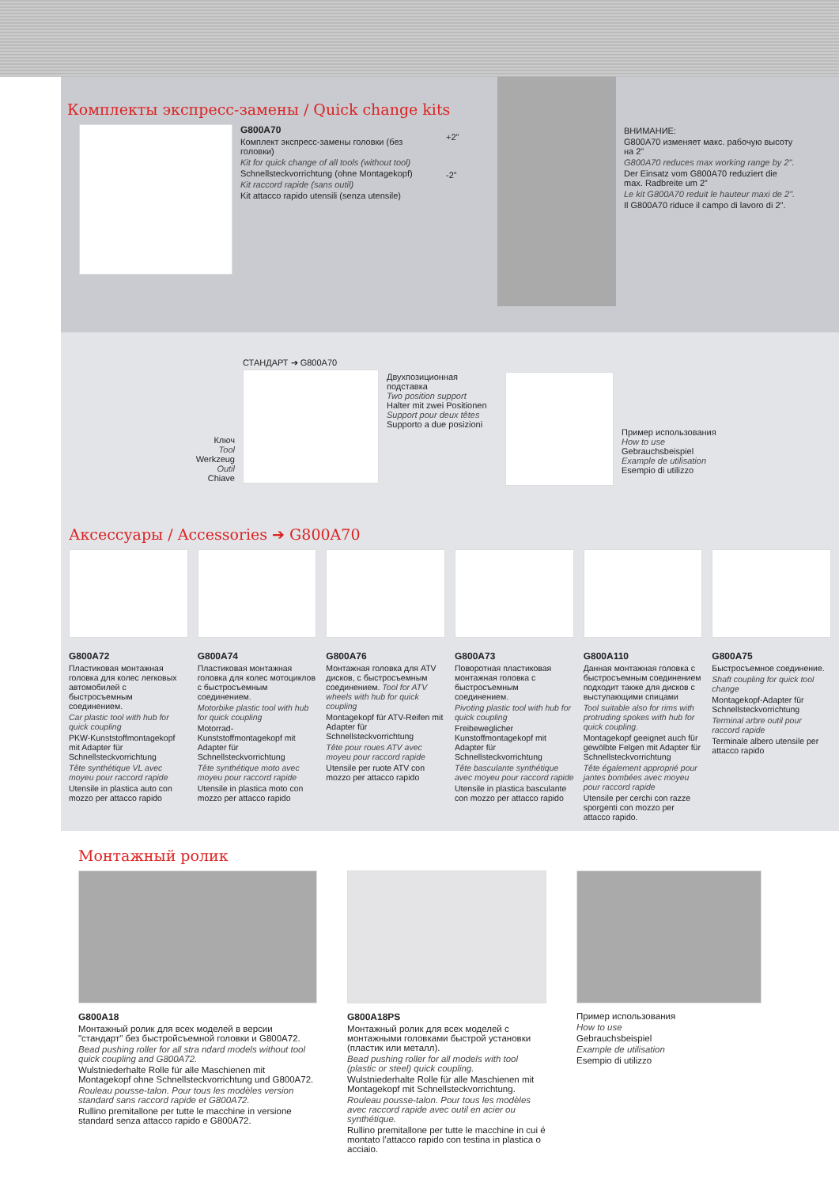Комплекты экспресс-замены / Quick change kits
G800A70
Комплект экспресс-замены головки (без головки)
Kit for quick change of all tools (without tool)
Schnellsteckvorrichtung (ohne Montagekopf)
Kit raccord rapide (sans outil)
Kit attacco rapido utensili (senza utensile)
+2”
-2”
ВНИМАНИЕ:
G800A70 изменяет макс. рабочую высоту на 2"
G800A70 reduces max working range by 2".
Der Einsatz vom G800A70 reduziert die max. Radbreite um 2”
Le kit G800A70 reduit le hauteur maxi de 2".
Il G800A70 riduce il campo di lavoro di 2".
Ключ
Tool
Werkzeug
Outil
Chiave
СТАНДАРТ ➔ G800A70
Двухпозиционная подставка
Two position support
Halter mit zwei Positionen
Support pour deux têtes
Supporto a due posizioni
Пример использования
How to use
Gebrauchsbeispiel
Example de utilisation
Esempio di utilizzo
Аксессуары / Accessories ➔ G800A70
G800A72
Пластиковая монтажная головка для колес легковых автомобилей с быстросъемным соединением.
Car plastic tool with hub for quick coupling
PKW-Kunststoffmontagekopf mit Adapter für Schnellsteckvorrichtung
Tête synthétique VL avec moyeu pour raccord rapide
Utensile in plastica auto con mozzo per attacco rapido
G800A74
Пластиковая монтажная головка для колес мотоциклов с быстросъемным соединением.
Motorbike plastic tool with hub for quick coupling
Motorrad-Kunststoffmontagekopf mit Adapter für Schnellsteckvorrichtung
Tête synthétique moto avec moyeu pour raccord rapide
Utensile in plastica moto con mozzo per attacco rapido
G800A76
Монтажная головка для ATV дисков, с быстросъемным соединением. Tool for ATV wheels with hub for quick coupling
Montagekopf für ATV-Reifen mit Adapter für Schnellsteckvorrichtung
Tête pour roues ATV avec moyeu pour raccord rapide
Utensile per ruote ATV con mozzo per attacco rapido
G800A73
Поворотная пластиковая монтажная головка с быстросъемным соединением.
Pivoting plastic tool with hub for quick coupling
Freibeweglicher Kunstoffmontagekopf mit Adapter für Schnellsteckvorrichtung
Tête basculante synthétique avec moyeu pour raccord rapide
Utensile in plastica basculante con mozzo per attacco rapido
G800A110
Данная монтажная головка с быстросъемным соединением подходит также для дисков с выступающими спицами
Tool suitable also for rims with protruding spokes with hub for quick coupling.
Montagekopf geeignet auch für gewölbte Felgen mit Adapter für Schnellsteckvorrichtung
Tête également approprié pour jantes bombées avec moyeu pour raccord rapide
Utensile per cerchi con razze sporgenti con mozzo per attacco rapido.
G800A75
Быстросъемное соединение.
Shaft coupling for quick tool change
Montagekopf-Adapter für Schnellsteckvorrichtung
Terminal arbre outil pour raccord rapide
Terminale albero utensile per attacco rapido
Монтажный ролик
G800A18
Монтажный ролик для всех моделей в версии "стандарт" без быстройсъемной головки и G800A72.
Bead pushing roller for all stra ndard models without tool quick coupling and G800A72.
Wulstniederhalte Rolle für alle Maschienen mit Montagekopf ohne Schnellsteckvorrichtung und G800A72.
Rouleau pousse-talon. Pour tous les modèles version standard sans raccord rapide et G800A72.
Rullino premitallone per tutte le macchine in versione standard senza attacco rapido e G800A72.
G800A18PS
Монтажный ролик для всех моделей с монтажными головками быстрой установки (пластик или металл).
Bead pushing roller for all models with tool (plastic or steel) quick coupling.
Wulstniederhalte Rolle für alle Maschienen mit Montagekopf mit Schnellsteckvorrichtung.
Rouleau pousse-talon. Pour tous les modèles avec raccord rapide avec outil en acier ou synthétique.
Rullino premitallone per tutte le macchine in cui é montato l’attacco rapido con testina in plastica o acciaio.
Пример использования
How to use
Gebrauchsbeispiel
Example de utilisation
Esempio di utilizzo